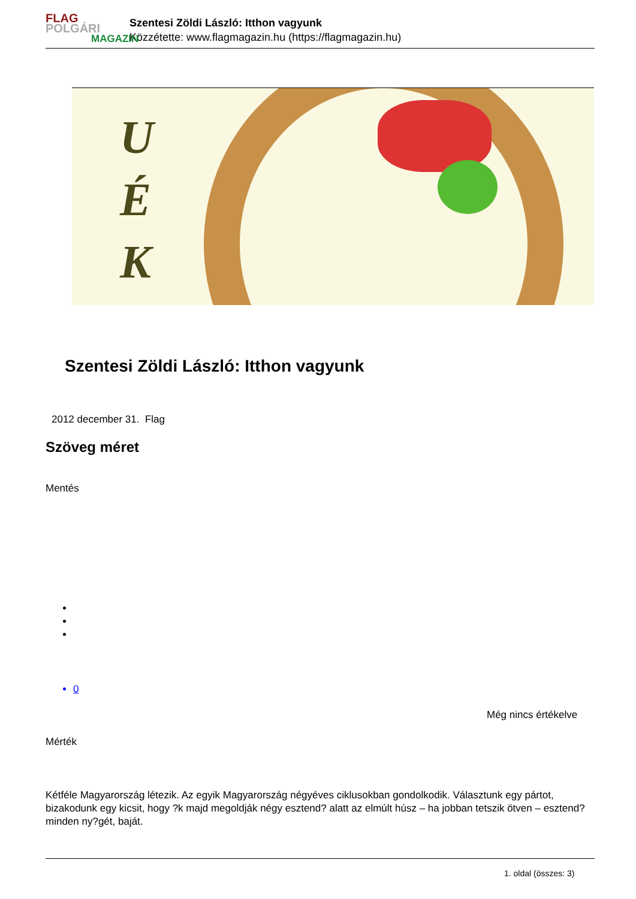FLAG
POLGÁRI
MAGAZIN
Szentesi Zöldi László: Itthon vagyunk
Közzétette: www.flagmagazin.hu (https://flagmagazin.hu)
U
É
K
Szentesi Zöldi László: Itthon vagyunk
2012 december 31. Flag
Szöveg méret
Mentés
0
Még nincs értékelve
Mérték
Kétféle Magyarország létezik. Az egyik Magyarország négyéves ciklusokban gondolkodik. Választunk egy pártot, bizakodunk egy kicsit, hogy ?k majd megoldják négy esztend? alatt az elmúlt húsz – ha jobban tetszik ötven – esztend? minden ny?gét, baját.
1. oldal (összes: 3)